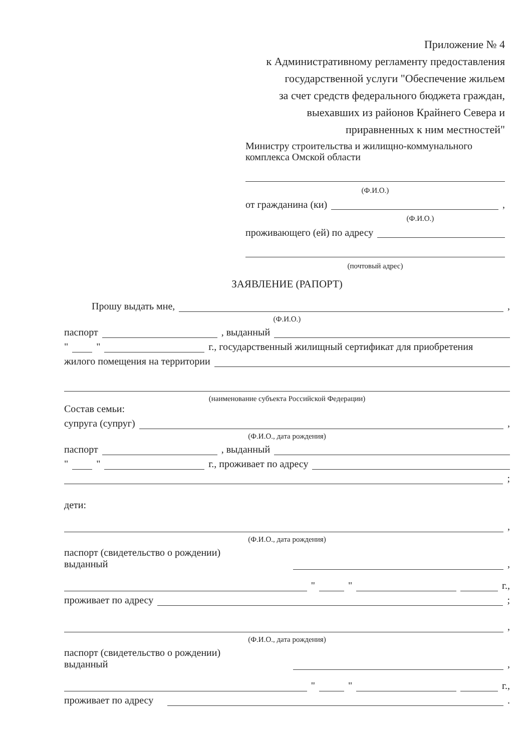Приложение № 4
к Административному регламенту предоставления
государственной услуги "Обеспечение жильем
за счет средств федерального бюджета граждан,
выехавших из районов Крайнего Севера и
приравненных к ним местностей"
Министру строительства и жилищно-коммунального комплекса Омской области
(Ф.И.О.)
от гражданина (ки) ,
(Ф.И.О.)
проживающего (ей) по адресу
(почтовый адрес)
ЗАЯВЛЕНИЕ (РАПОРТ)
Прошу выдать мне, ,
(Ф.И.О.)
паспорт , выданный
" " г., государственный жилищный сертификат для приобретения
жилого помещения на территории
(наименование субъекта Российской Федерации)
Состав семьи:
супруга (супруг) ,
(Ф.И.О., дата рождения)
паспорт , выданный
" " г., проживает по адресу
;
дети:
,
(Ф.И.О., дата рождения)
паспорт (свидетельство о рождении)
выданный ,
" " г.,
проживает по адресу ;
,
(Ф.И.О., дата рождения)
паспорт (свидетельство о рождении)
выданный ,
" " г.,
проживает по адресу .